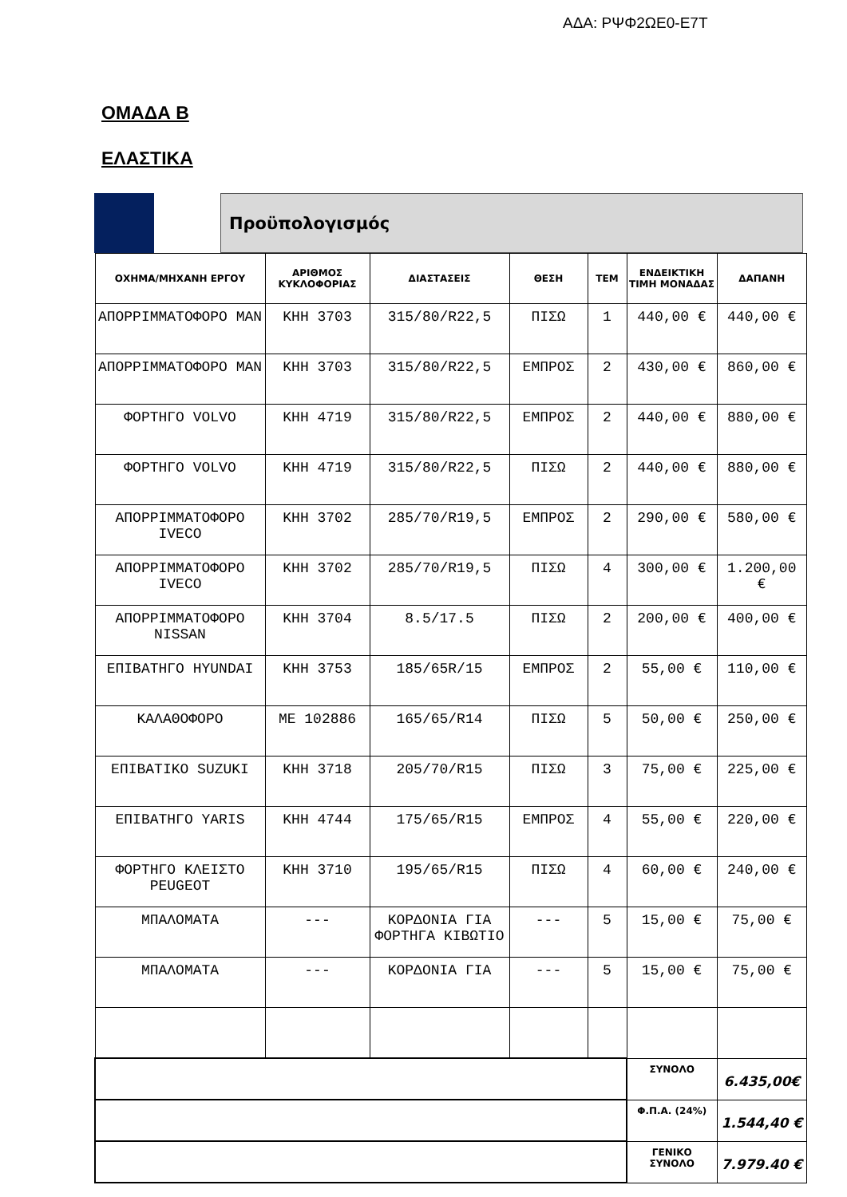ΑΔΑ: ΡΨΦ2ΩΕ0-Ε7Τ
ΟΜΑΔΑ Β
ΕΛΑΣΤΙΚΑ
Προϋπολογισμός
| ΟΧΗΜΑ/ΜΗΧΑΝΗ ΕΡΓΟΥ | ΑΡΙΘΜΟΣ ΚΥΚΛΟΦΟΡΙΑΣ | ΔΙΑΣΤΑΣΕΙΣ | ΘΕΣΗ | ΤΕΜ | ΕΝΔΕΙΚΤΙΚΗ ΤΙΜΗ ΜΟΝΑΔΑΣ | ΔΑΠΑΝΗ |
| --- | --- | --- | --- | --- | --- | --- |
| ΑΠΟΡΡΙΜΜΑΤΟΦΟΡΟ MAN | ΚΗΗ 3703 | 315/80/R22,5 | ΠΙΣΩ | 1 | 440,00 € | 440,00 € |
| ΑΠΟΡΡΙΜΜΑΤΟΦΟΡΟ MAN | ΚΗΗ 3703 | 315/80/R22,5 | ΕΜΠΡΟΣ | 2 | 430,00 € | 860,00 € |
| ΦΟΡΤΗΓΟ VOLVO | ΚΗΗ 4719 | 315/80/R22,5 | ΕΜΠΡΟΣ | 2 | 440,00 € | 880,00 € |
| ΦΟΡΤΗΓΟ VOLVO | ΚΗΗ 4719 | 315/80/R22,5 | ΠΙΣΩ | 2 | 440,00 € | 880,00 € |
| ΑΠΟΡΡΙΜΜΑΤΟΦΟΡΟ IVECO | ΚΗΗ 3702 | 285/70/R19,5 | ΕΜΠΡΟΣ | 2 | 290,00 € | 580,00 € |
| ΑΠΟΡΡΙΜΜΑΤΟΦΟΡΟ IVECO | ΚΗΗ 3702 | 285/70/R19,5 | ΠΙΣΩ | 4 | 300,00 € | 1.200,00 € |
| ΑΠΟΡΡΙΜΜΑΤΟΦΟΡΟ NISSAN | ΚΗΗ 3704 | 8.5/17.5 | ΠΙΣΩ | 2 | 200,00 € | 400,00 € |
| ΕΠΙΒΑΤΗΓΟ HYUNDAI | ΚΗΗ 3753 | 185/65R/15 | ΕΜΠΡΟΣ | 2 | 55,00 € | 110,00 € |
| ΚΑΛΑΘΟΦΟΡΟ | ΜΕ 102886 | 165/65/R14 | ΠΙΣΩ | 5 | 50,00 € | 250,00 € |
| ΕΠΙΒΑΤΙΚΟ SUZUKI | ΚΗΗ 3718 | 205/70/R15 | ΠΙΣΩ | 3 | 75,00 € | 225,00 € |
| ΕΠΙΒΑΤΗΓΟ YARIS | ΚΗΗ 4744 | 175/65/R15 | ΕΜΠΡΟΣ | 4 | 55,00 € | 220,00 € |
| ΦΟΡΤΗΓΟ ΚΛΕΙΣΤΟ PEUGEOT | ΚΗΗ 3710 | 195/65/R15 | ΠΙΣΩ | 4 | 60,00 € | 240,00 € |
| ΜΠΑΛΟΜΑΤΑ | --- | ΚΟΡΔΟΝΙΑ ΓΙΑ ΦΟΡΤΗΓΑ ΚΙΒΩΤΙΟ | --- | 5 | 15,00 € | 75,00 € |
| ΜΠΑΛΟΜΑΤΑ | --- | ΚΟΡΔΟΝΙΑ ΓΙΑ | --- | 5 | 15,00 € | 75,00 € |
| | | | | | ΣΥΝΟΛΟ | 6.435,00€ |
| | | | | | Φ.Π.Α. (24%) | 1.544,40 € |
| | | | | | ΓΕΝΙΚΟ ΣΥΝΟΛΟ | 7.979.40 € |